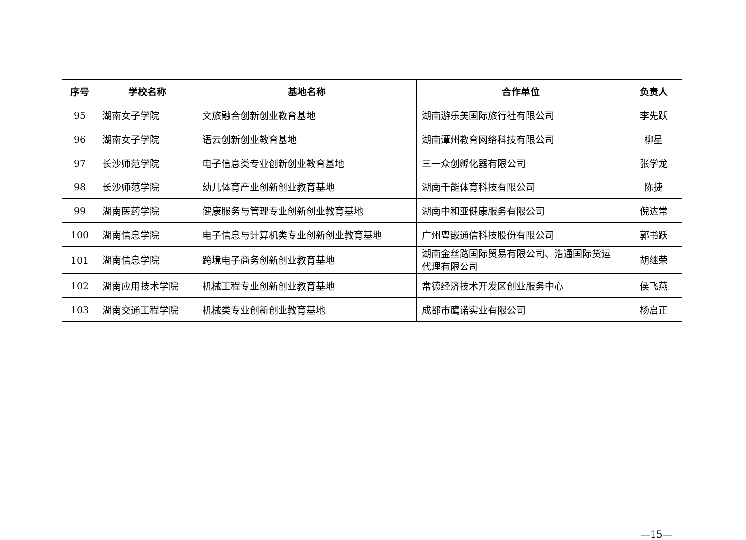| 序号 | 学校名称 | 基地名称 | 合作单位 | 负责人 |
| --- | --- | --- | --- | --- |
| 95 | 湖南女子学院 | 文旅融合创新创业教育基地 | 湖南游乐美国际旅行社有限公司 | 李先跃 |
| 96 | 湖南女子学院 | 语云创新创业教育基地 | 湖南潭州教育网络科技有限公司 | 柳星 |
| 97 | 长沙师范学院 | 电子信息类专业创新创业教育基地 | 三一众创孵化器有限公司 | 张学龙 |
| 98 | 长沙师范学院 | 幼儿体育产业创新创业教育基地 | 湖南千能体育科技有限公司 | 陈捷 |
| 99 | 湖南医药学院 | 健康服务与管理专业创新创业教育基地 | 湖南中和亚健康服务有限公司 | 倪达常 |
| 100 | 湖南信息学院 | 电子信息与计算机类专业创新创业教育基地 | 广州粤嵌通信科技股份有限公司 | 郭书跃 |
| 101 | 湖南信息学院 | 跨境电子商务创新创业教育基地 | 湖南金丝路国际贸易有限公司、浩通国际货运代理有限公司 | 胡继荣 |
| 102 | 湖南应用技术学院 | 机械工程专业创新创业教育基地 | 常德经济技术开发区创业服务中心 | 侯飞燕 |
| 103 | 湖南交通工程学院 | 机械类专业创新创业教育基地 | 成都市鹰诺实业有限公司 | 杨启正 |
—15—